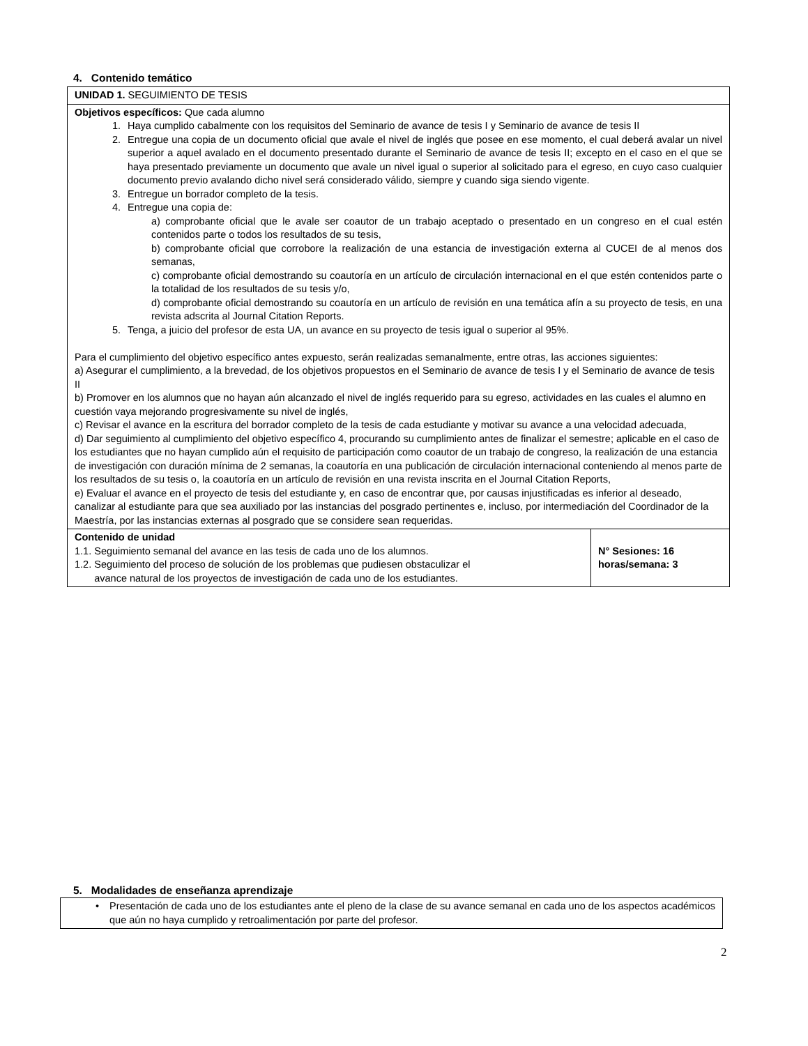4. Contenido temático
| UNIDAD 1. SEGUIMIENTO DE TESIS | |
| Objetivos específicos: Que cada alumno 1. Haya cumplido cabalmente con los requisitos del Seminario de avance de tesis I y Seminario de avance de tesis II 2. Entregue una copia de un documento oficial que avale el nivel de inglés que posee en ese momento, el cual deberá avalar un nivel superior a aquel avalado en el documento presentado durante el Seminario de avance de tesis II; excepto en el caso en el que se haya presentado previamente un documento que avale un nivel igual o superior al solicitado para el egreso, en cuyo caso cualquier documento previo avalando dicho nivel será considerado válido, siempre y cuando siga siendo vigente. 3. Entregue un borrador completo de la tesis. 4. Entregue una copia de: a) comprobante oficial que le avale ser coautor de un trabajo aceptado o presentado en un congreso en el cual estén contenidos parte o todos los resultados de su tesis, b) comprobante oficial que corrobore la realización de una estancia de investigación externa al CUCEI de al menos dos semanas, c) comprobante oficial demostrando su coautoría en un artículo de circulación internacional en el que estén contenidos parte o la totalidad de los resultados de su tesis y/o, d) comprobante oficial demostrando su coautoría en un artículo de revisión en una temática afín a su proyecto de tesis, en una revista adscrita al Journal Citation Reports. 5. Tenga, a juicio del profesor de esta UA, un avance en su proyecto de tesis igual o superior al 95%. Para el cumplimiento del objetivo específico antes expuesto, serán realizadas semanalmente, entre otras, las acciones siguientes: a) Asegurar el cumplimiento, a la brevedad, de los objetivos propuestos en el Seminario de avance de tesis I y el Seminario de avance de tesis II b) Promover en los alumnos que no hayan aún alcanzado el nivel de inglés requerido para su egreso, actividades en las cuales el alumno en cuestión vaya mejorando progresivamente su nivel de inglés, c) Revisar el avance en la escritura del borrador completo de la tesis de cada estudiante y motivar su avance a una velocidad adecuada, d) Dar seguimiento al cumplimiento del objetivo específico 4, procurando su cumplimiento antes de finalizar el semestre; aplicable en el caso de los estudiantes que no hayan cumplido aún el requisito de participación como coautor de un trabajo de congreso, la realización de una estancia de investigación con duración mínima de 2 semanas, la coautoría en una publicación de circulación internacional conteniendo al menos parte de los resultados de su tesis o, la coautoría en un artículo de revisión en una revista inscrita en el Journal Citation Reports, e) Evaluar el avance en el proyecto de tesis del estudiante y, en caso de encontrar que, por causas injustificadas es inferior al deseado, canalizar al estudiante para que sea auxiliado por las instancias del posgrado pertinentes e, incluso, por intermediación del Coordinador de la Maestría, por las instancias externas al posgrado que se considere sean requeridas. | |
| Contenido de unidad 1.1. Seguimiento semanal del avance en las tesis de cada uno de los alumnos. 1.2. Seguimiento del proceso de solución de los problemas que pudiesen obstaculizar el avance natural de los proyectos de investigación de cada uno de los estudiantes. | N° Sesiones: 16 horas/semana: 3 |
5. Modalidades de enseñanza aprendizaje
| • Presentación de cada uno de los estudiantes ante el pleno de la clase de su avance semanal en cada uno de los aspectos académicos que aún no haya cumplido y retroalimentación por parte del profesor. |
2